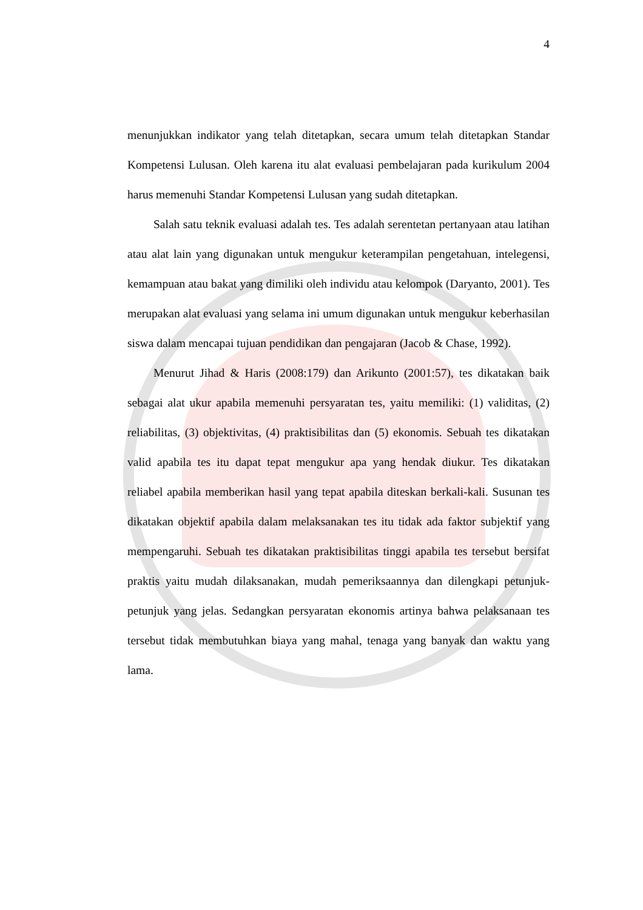4
menunjukkan indikator yang telah ditetapkan, secara umum telah ditetapkan Standar Kompetensi Lulusan. Oleh karena itu alat evaluasi pembelajaran pada kurikulum 2004 harus memenuhi Standar Kompetensi Lulusan yang sudah ditetapkan.
Salah satu teknik evaluasi adalah tes. Tes adalah serentetan pertanyaan atau latihan atau alat lain yang digunakan untuk mengukur keterampilan pengetahuan, intelegensi, kemampuan atau bakat yang dimiliki oleh individu atau kelompok (Daryanto, 2001). Tes merupakan alat evaluasi yang selama ini umum digunakan untuk mengukur keberhasilan siswa dalam mencapai tujuan pendidikan dan pengajaran (Jacob & Chase, 1992).
Menurut Jihad & Haris (2008:179) dan Arikunto (2001:57), tes dikatakan baik sebagai alat ukur apabila memenuhi persyaratan tes, yaitu memiliki: (1) validitas, (2) reliabilitas, (3) objektivitas, (4) praktisibilitas dan (5) ekonomis. Sebuah tes dikatakan valid apabila tes itu dapat tepat mengukur apa yang hendak diukur. Tes dikatakan reliabel apabila memberikan hasil yang tepat apabila diteskan berkali-kali. Susunan tes dikatakan objektif apabila dalam melaksanakan tes itu tidak ada faktor subjektif yang mempengaruhi. Sebuah tes dikatakan praktisibilitas tinggi apabila tes tersebut bersifat praktis yaitu mudah dilaksanakan, mudah pemeriksaannya dan dilengkapi petunjuk-petunjuk yang jelas. Sedangkan persyaratan ekonomis artinya bahwa pelaksanaan tes tersebut tidak membutuhkan biaya yang mahal, tenaga yang banyak dan waktu yang lama.